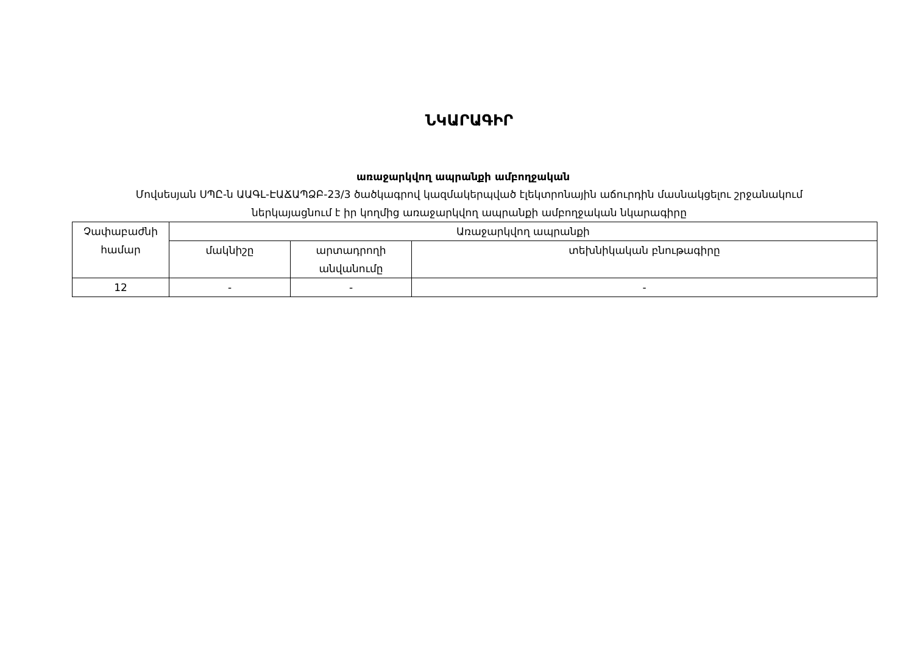ՆԿԱՐԱԳԻՐ
առաջարկվող ապրանքի ամբողջական
Մովսեսյան ՍՊԸ-ն ԱԱԳԼ-ԷԱՃԱՊՁԲ-23/3 ծածկագրով կազմակերպված էլեկտրոնային աճուրդին մասնակցելու շրջանակում
ներկայացնում է իր կողմից առաջարկվող ապրանքի ամբողջական նկարագիրը
| Չափաբաժնի համար | Առաջարկվող ապրանքի | | |
| | մակնիշը | արտադրողի անվանումը | տեխնիկական բնութագիրը |
| 12 | - | - | - |